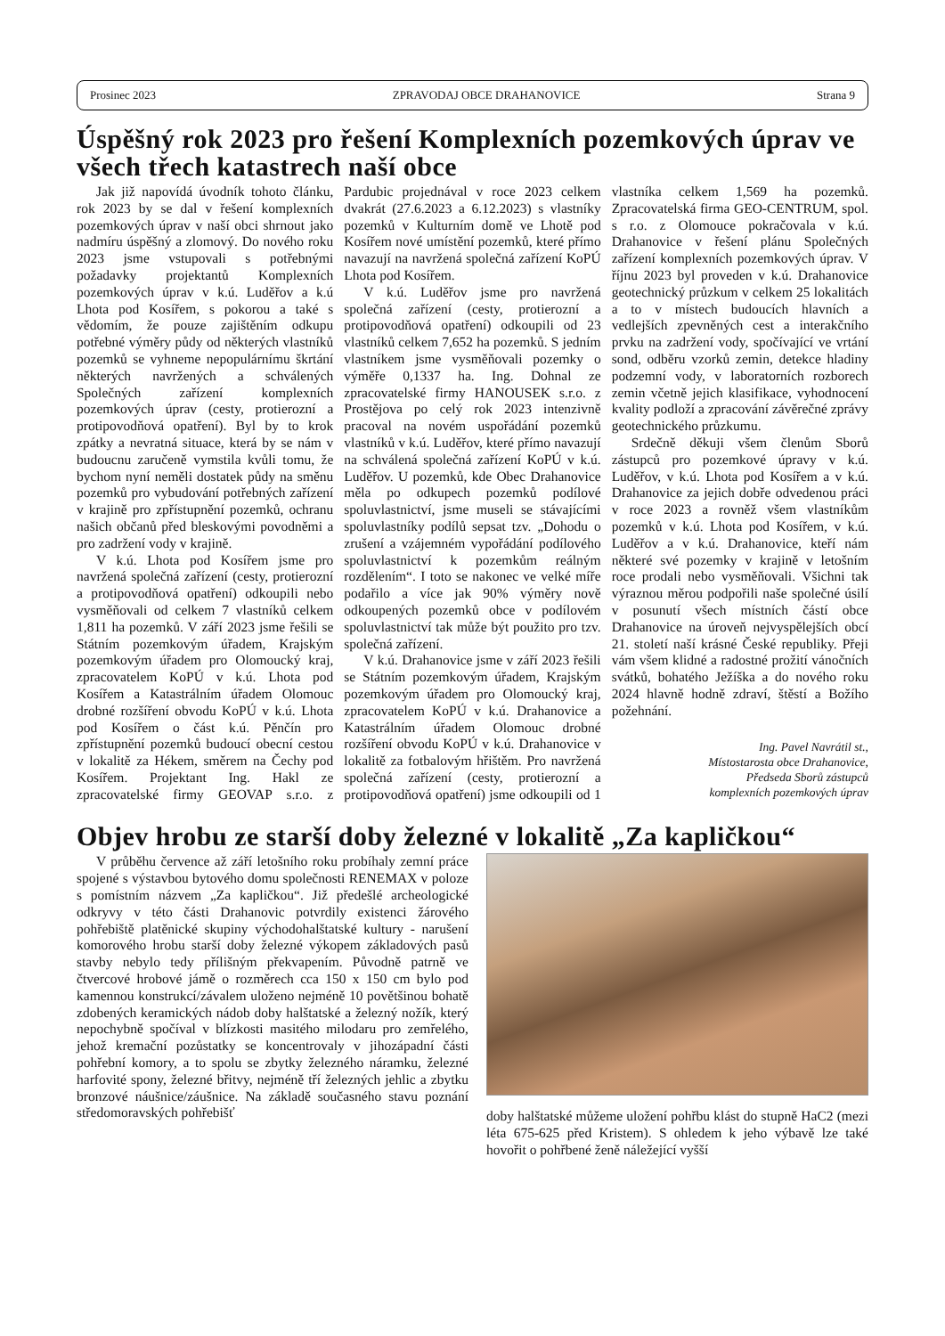Prosinec 2023 ZPRAVODAJ OBCE DRAHANOVICE Strana 9
Úspěšný rok 2023 pro řešení Komplexních pozemkových úprav ve všech třech katastrech naší obce
Jak již napovídá úvodník tohoto článku, rok 2023 by se dal v řešení komplexních pozemkových úprav v naší obci shrnout jako nadmíru úspěšný a zlomový. Do nového roku 2023 jsme vstupovali s potřebnými požadavky projektantů Komplexních pozemkových úprav v k.ú. Luděřov a k.ú Lhota pod Kosířem, s pokorou a také s vědomím, že pouze zajištěním odkupu potřebné výměry půdy od některých vlastníků pozemků se vyhneme nepopulárnímu škrtání některých navržených a schválených Společných zařízení komplexních pozemkových úprav (cesty, protierozní a protipovodňová opatření). Byl by to krok zpátky a nevratná situace, která by se nám v budoucnu zaručeně vymstila kvůli tomu, že bychom nyní neměli dostatek půdy na směnu pozemků pro vybudování potřebných zařízení v krajině pro zpřístupnění pozemků, ochranu našich občanů před bleskovými povodněmi a pro zadržení vody v krajině.
V k.ú. Lhota pod Kosířem jsme pro navržená společná zařízení (cesty, protierozní a protipovodňová opatření) odkoupili nebo vysměňovali od celkem 7 vlastníků celkem 1,811 ha pozemků. V září 2023 jsme řešili se Státním pozemkovým úřadem, Krajským pozemkovým úřadem pro Olomoucký kraj, zpracovatelem KoPÚ v k.ú. Lhota pod Kosířem a Katastrálním úřadem Olomouc drobné rozšíření obvodu KoPÚ v k.ú. Lhota pod Kosířem o část k.ú. Pěnčín pro zpřístupnění pozemků budoucí obecní cestou v lokalitě za Hékem, směrem na Čechy pod Kosířem. Projektant Ing. Hakl ze zpracovatelské firmy GEOVAP s.r.o. z Pardubic projednával v roce 2023 celkem dvakrát (27.6.2023 a 6.12.2023) s vlastníky pozemků v Kulturním domě ve Lhotě pod Kosířem nové umístění pozemků, které přímo navazují na navržená společná zařízení KoPÚ Lhota pod Kosířem.
V k.ú. Luděřov jsme pro navržená společná zařízení (cesty, protierozní a protipovodňová opatření) odkoupili od 23 vlastníků celkem 7,652 ha pozemků. S jedním vlastníkem jsme vysměňovali pozemky o výměře 0,1337 ha. Ing. Dohnal ze zpracovatelské firmy HANOUSEK s.r.o. z Prostějova po celý rok 2023 intenzivně pracoval na novém uspořádání pozemků vlastníků v k.ú. Luděřov, které přímo navazují na schválená společná zařízení KoPÚ v k.ú. Luděřov. U pozemků, kde Obec Drahanovice měla po odkupech pozemků podílové spoluvlastnictví, jsme museli se stávajícími spoluvlastníky podílů sepsat tzv. „Dohodu o zrušení a vzájemném vypořádání podílového spoluvlastnictví k pozemkům reálným rozdělením“. I toto se nakonec ve velké míře podařilo a více jak 90% výměry nově odkoupených pozemků obce v podílovém spoluvlastnictví tak může být použito pro tzv. společná zařízení.
V k.ú. Drahanovice jsme v září 2023 řešili se Státním pozemkovým úřadem, Krajským pozemkovým úřadem pro Olomoucký kraj, zpracovatelem KoPÚ v k.ú. Drahanovice a Katastrálním úřadem Olomouc drobné rozšíření obvodu KoPÚ v k.ú. Drahanovice v lokalitě za fotbalovým hřištěm. Pro navržená společná zařízení (cesty, protierozní a protipovodňová opatření) jsme odkoupili od 1 vlastníka celkem 1,569 ha pozemků. Zpracovatelská firma GEO-CENTRUM, spol. s r.o. z Olomouce pokračovala v k.ú. Drahanovice v řešení plánu Společných zařízení komplexních pozemkových úprav. V říjnu 2023 byl proveden v k.ú. Drahanovice geotechnický průzkum v celkem 25 lokalitách a to v místech budoucích hlavních a vedlejších zpevněných cest a interakčního prvku na zadržení vody, spočívající ve vrtání sond, odběru vzorků zemin, detekce hladiny podzemní vody, v laboratorních rozborech zemin včetně jejich klasifikace, vyhodnocení kvality podloží a zpracování závěrečné zprávy geotechnického průzkumu.
Srdečně děkuji všem členům Sborů zástupců pro pozemkové úpravy v k.ú. Luděřov, v k.ú. Lhota pod Kosířem a v k.ú. Drahanovice za jejich dobře odvedenou práci v roce 2023 a rovněž všem vlastníkům pozemků v k.ú. Lhota pod Kosířem, v k.ú. Luděřov a v k.ú. Drahanovice, kteří nám některé své pozemky v krajině v letošním roce prodali nebo vysměňovali. Všichni tak výraznou měrou podpořili naše společné úsilí v posunutí všech místních částí obce Drahanovice na úroveň nejvyspělejších obcí 21. století naší krásné České republiky. Přeji vám všem klidné a radostné prožití vánočních svátků, bohatého Ježíška a do nového roku 2024 hlavně hodně zdraví, štěstí a Božího požehnání.
Ing. Pavel Navrátil st.,
Místostarosta obce Drahanovice,
Předseda Sborů zástupců
komplexních pozemkových úprav
Objev hrobu ze starší doby železné v lokalitě „Za kapličkou“
V průběhu července až září letošního roku probíhaly zemní práce spojené s výstavbou bytového domu společnosti RENEMAX v poloze s pomístním názvem „Za kapličkou“. Již předešlé archeologické odkryvy v této části Drahanovic potvrdily existenci žárového pohřebiště platěnické skupiny východohalštatské kultury - narušení komorového hrobu starší doby železné výkopem základových pasů stavby nebylo tedy přílišným překvapením. Původně patrně ve čtvercové hrobové jámě o rozměrech cca 150 x 150 cm bylo pod kamennou konstrukcí/závalem uloženo nejméně 10 povětšinou bohatě zdobených keramických nádob doby halštatské a železný nožík, který nepochybně spočíval v blízkosti masitého milodaru pro zemřelého, jehož kremační pozůstatky se koncentrovaly v jihozápadní části pohřební komory, a to spolu se zbytky železného náramku, železné harfovité spony, železné břitvy, nejméně tří železných jehlic a zbytku bronzové náušnice/záušnice. Na základě současného stavu poznání středomoravských pohřebišť
doby halštatské můžeme uložení pohřbu klást do stupně HaC2 (mezi léta 675-625 před Kristem). S ohledem k jeho výbavě lze také hovořit o pohřbené ženě náležející vyšší